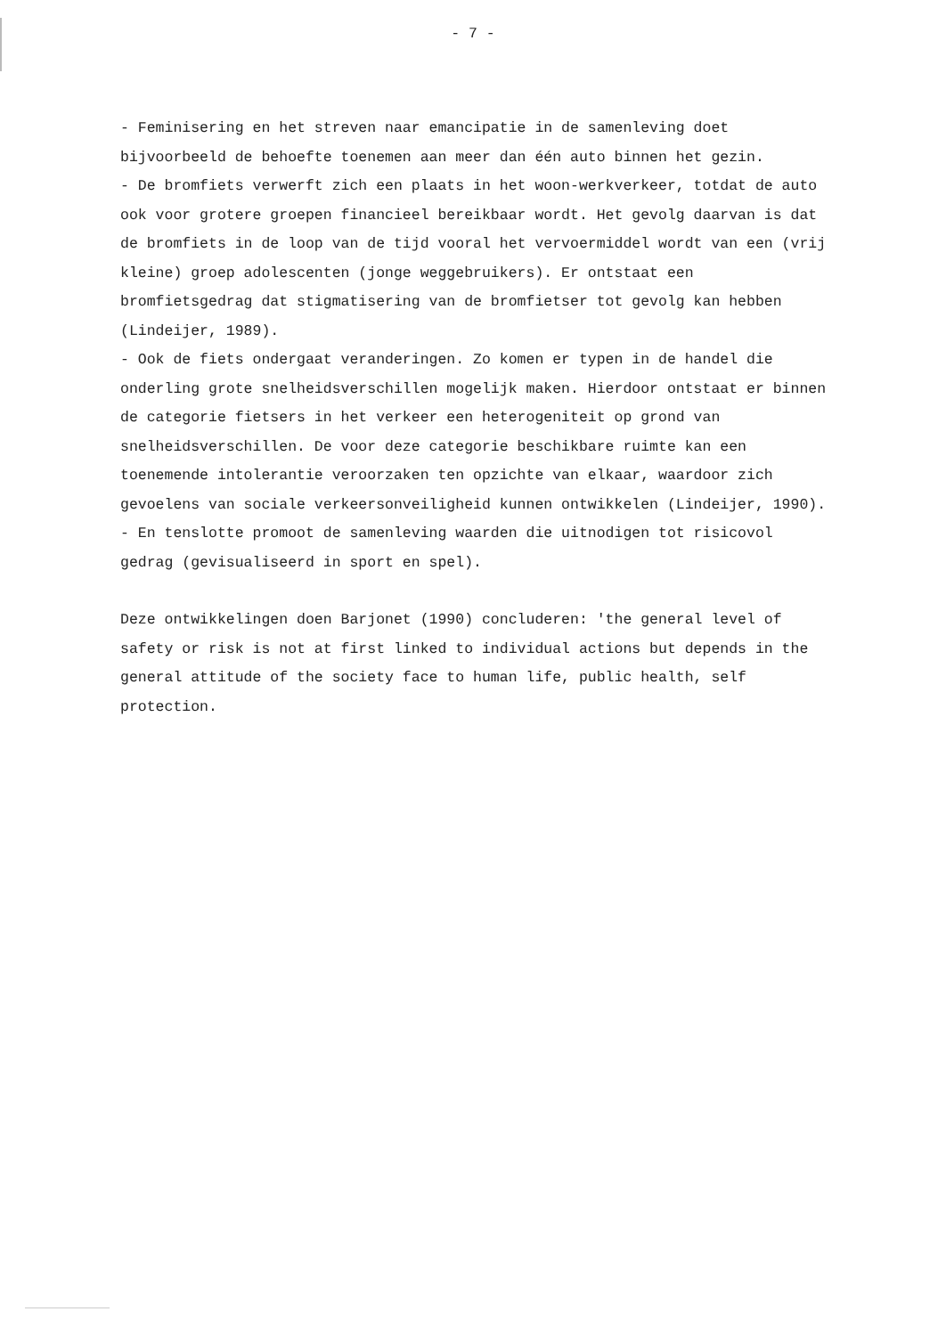- 7 -
- Feminisering en het streven naar emancipatie in de samenleving doet bijvoorbeeld de behoefte toenemen aan meer dan één auto binnen het gezin.
- De bromfiets verwerft zich een plaats in het woon-werkverkeer, totdat de auto ook voor grotere groepen financieel bereikbaar wordt. Het gevolg daarvan is dat de bromfiets in de loop van de tijd vooral het vervoermiddel wordt van een (vrij kleine) groep adolescenten (jonge weggebruikers). Er ontstaat een bromfietsgedrag dat stigmatisering van de bromfietser tot gevolg kan hebben (Lindeijer, 1989).
- Ook de fiets ondergaat veranderingen. Zo komen er typen in de handel die onderling grote snelheidsverschillen mogelijk maken. Hierdoor ontstaat er binnen de categorie fietsers in het verkeer een heterogeniteit op grond van snelheidsverschillen. De voor deze categorie beschikbare ruimte kan een toenemende intolerantie veroorzaken ten opzichte van elkaar, waardoor zich gevoelens van sociale verkeersonveiligheid kunnen ontwikkelen (Lindeijer, 1990).
- En tenslotte promoot de samenleving waarden die uitnodigen tot risicovol gedrag (gevisualiseerd in sport en spel).
Deze ontwikkelingen doen Barjonet (1990) concluderen: 'the general level of safety or risk is not at first linked to individual actions but depends in the general attitude of the society face to human life, public health, self protection.